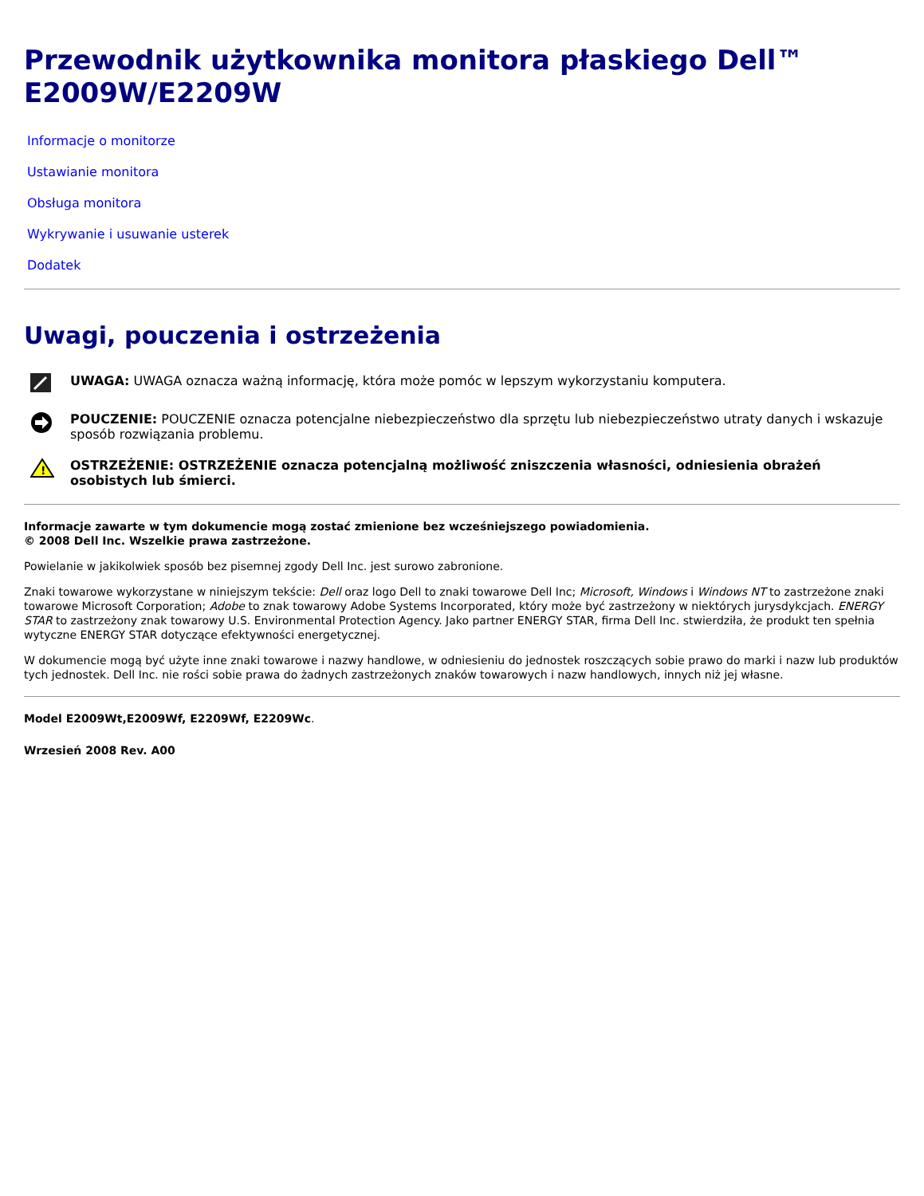Przewodnik użytkownika monitora płaskiego Dell™ E2009W/E2209W
Informacje o monitorze
Ustawianie monitora
Obsługa monitora
Wykrywanie i usuwanie usterek
Dodatek
Uwagi, pouczenia i ostrzeżenia
UWAGA: UWAGA oznacza ważną informację, która może pomóc w lepszym wykorzystaniu komputera.
POUCZENIE: POUCZENIE oznacza potencjalne niebezpieczeństwo dla sprzętu lub niebezpieczeństwo utraty danych i wskazuje sposób rozwiązania problemu.
!
OSTRZEŻENIE: OSTRZEŻENIE oznacza potencjalną możliwość zniszczenia własności, odniesienia obrażeń osobistych lub śmierci.
Informacje zawarte w tym dokumencie mogą zostać zmienione bez wcześniejszego powiadomienia.
© 2008 Dell Inc. Wszelkie prawa zastrzeżone.
Powielanie w jakikolwiek sposób bez pisemnej zgody Dell Inc. jest surowo zabronione.
Znaki towarowe wykorzystane w niniejszym tekście: Dell oraz logo Dell to znaki towarowe Dell Inc; Microsoft, Windows i Windows NT to zastrzeżone znaki towarowe Microsoft Corporation; Adobe to znak towarowy Adobe Systems Incorporated, który może być zastrzeżony w niektórych jurysdykcjach. ENERGY STAR to zastrzeżony znak towarowy U.S. Environmental Protection Agency. Jako partner ENERGY STAR, firma Dell Inc. stwierdziła, że produkt ten spełnia wytyczne ENERGY STAR dotyczące efektywności energetycznej.
W dokumencie mogą być użyte inne znaki towarowe i nazwy handlowe, w odniesieniu do jednostek roszczących sobie prawo do marki i nazw lub produktów tych jednostek. Dell Inc. nie rości sobie prawa do żadnych zastrzeżonych znaków towarowych i nazw handlowych, innych niż jej własne.
Model E2009Wt,E2009Wf, E2209Wf, E2209Wc.
Wrzesień 2008 Rev. A00